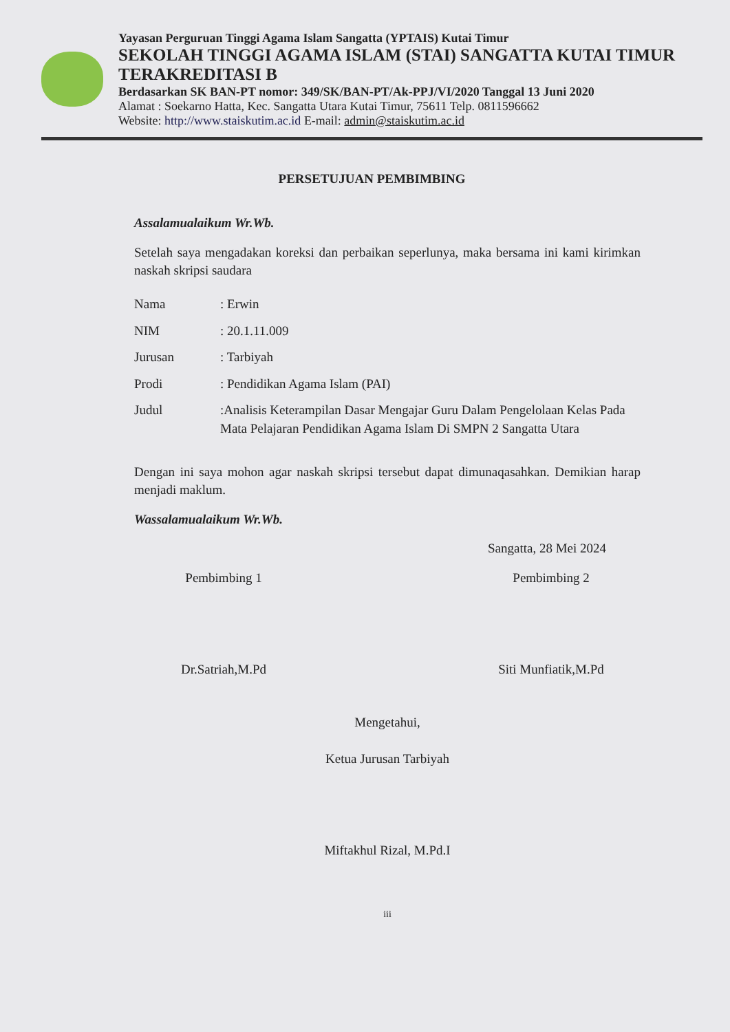Yayasan Perguruan Tinggi Agama Islam Sangatta (YPTAIS) Kutai Timur
SEKOLAH TINGGI AGAMA ISLAM (STAI) SANGATTA KUTAI TIMUR
TERAKREDITASI B
Berdasarkan SK BAN-PT nomor: 349/SK/BAN-PT/Ak-PPJ/VI/2020 Tanggal 13 Juni 2020
Alamat : Soekarno Hatta, Kec. Sangatta Utara Kutai Timur, 75611 Telp. 0811596662
Website: http://www.staiskutim.ac.id E-mail: admin@staiskutim.ac.id
PERSETUJUAN PEMBIMBING
Assalamualaikum Wr.Wb.
Setelah saya mengadakan koreksi dan perbaikan seperlunya, maka bersama ini kami kirimkan naskah skripsi saudara
| Nama | : Erwin |
| NIM | : 20.1.11.009 |
| Jurusan | : Tarbiyah |
| Prodi | : Pendidikan Agama Islam (PAI) |
| Judul | :Analisis Keterampilan Dasar Mengajar Guru Dalam Pengelolaan Kelas Pada Mata Pelajaran Pendidikan Agama Islam Di SMPN 2 Sangatta Utara |
Dengan ini saya mohon agar naskah skripsi tersebut dapat dimunaqasahkan. Demikian harap menjadi maklum.
Wassalamualaikum Wr.Wb.
Sangatta, 28 Mei 2024
Pembimbing 1
Dr.Satriah,M.Pd
Pembimbing 2
Siti Munfiatik,M.Pd
Mengetahui,
Ketua Jurusan Tarbiyah
Miftakhul Rizal, M.Pd.I
iii